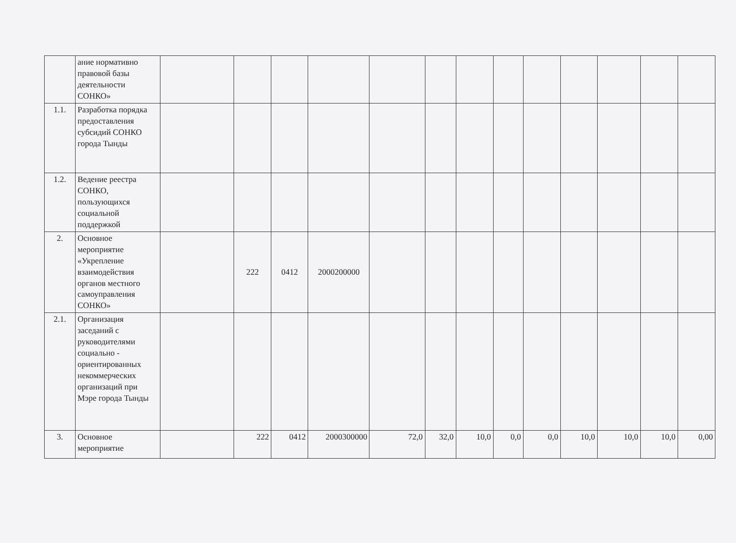| | ание нормативно правовой базы деятельности СОНКО» | | | | | | | | | | | | | |
| 1.1. | Разработка порядка предоставления субсидий СОНКО города Тынды | | | | | | | | | | | | | |
| 1.2. | Ведение реестра СОНКО, пользующихся социальной поддержкой | | | | | | | | | | | | | |
| 2. | Основное мероприятие «Укрепление взаимодействия органов местного самоуправления СОНКО» | | 222 | 0412 | 2000200000 | | | | | | | | | |
| 2.1. | Организация заседаний с руководителями социально - ориентированных некоммерческих организаций при Мэре города Тынды | | | | | | | | | | | | | |
| 3. | Основное мероприятие | | 222 | 0412 | 2000300000 | 72,0 | 32,0 | 10,0 | 0,0 | 0,0 | 10,0 | 10,0 | 10,0 | 0,00 |